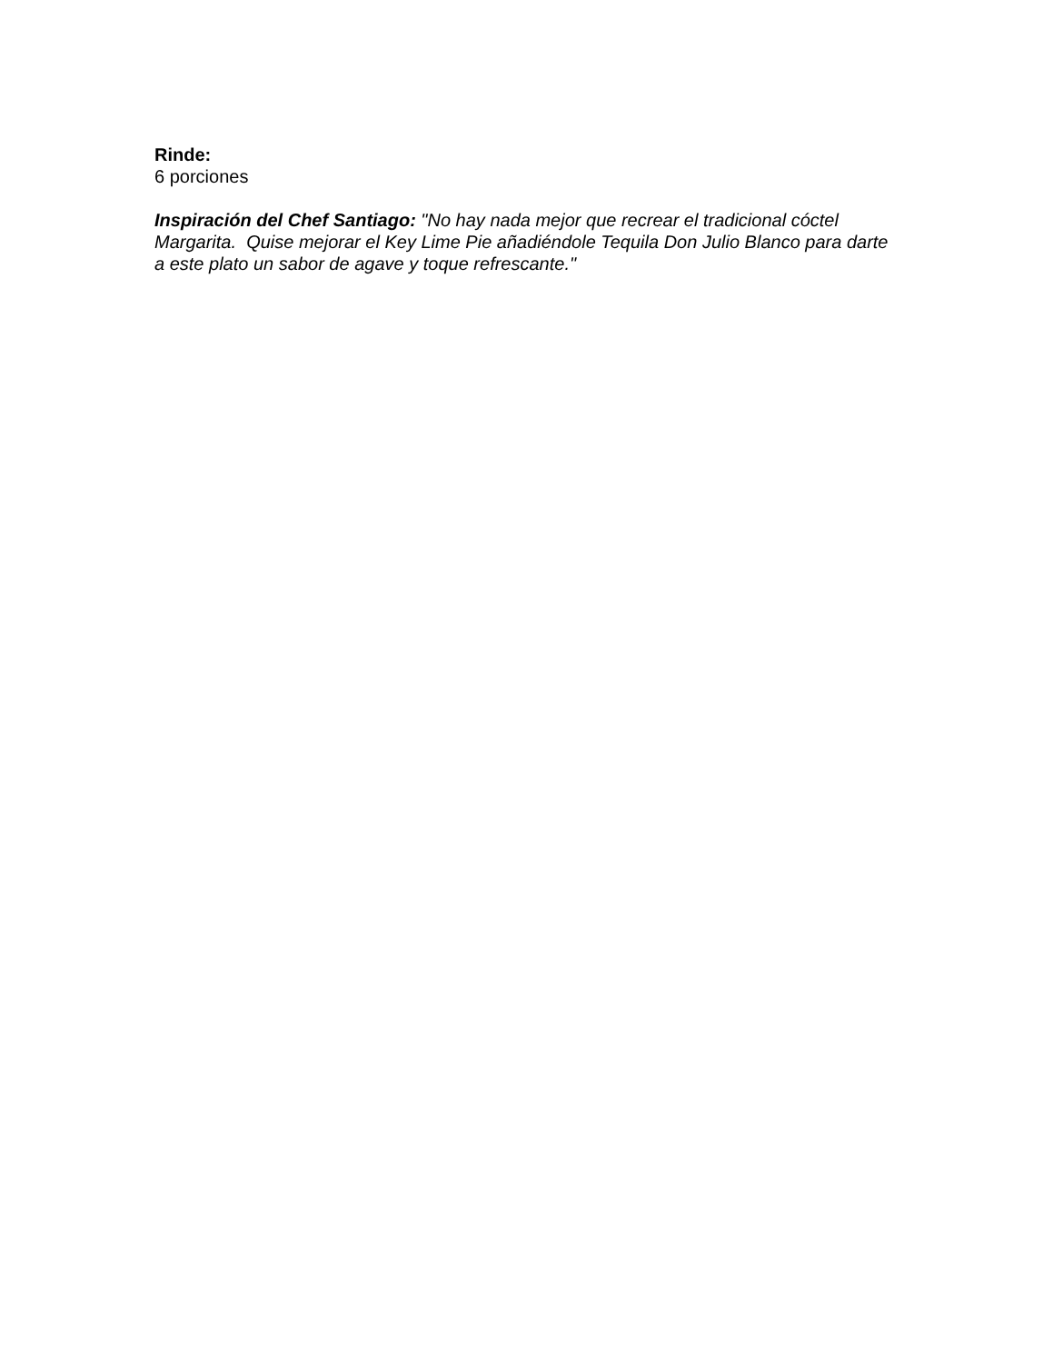Rinde:
6 porciones
Inspiración del Chef Santiago: "No hay nada mejor que recrear el tradicional cóctel Margarita. Quise mejorar el Key Lime Pie añadiéndole Tequila Don Julio Blanco para darte a este plato un sabor de agave y toque refrescante."